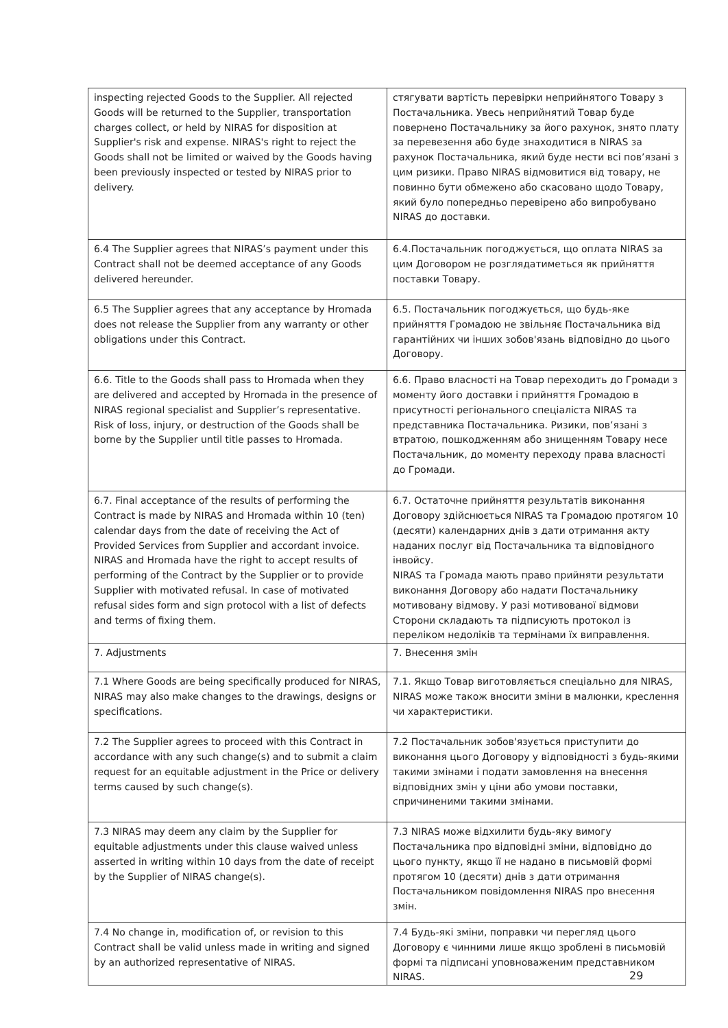| inspecting rejected Goods to the Supplier. All rejected Goods will be returned to the Supplier, transportation charges collect, or held by NIRAS for disposition at Supplier's risk and expense. NIRAS's right to reject the Goods shall not be limited or waived by the Goods having been previously inspected or tested by NIRAS prior to delivery. | стягувати вартість перевірки неприйнятого Товару з Постачальника. Увесь неприйнятий Товар буде повернено Постачальнику за його рахунок, знято плату за перевезення або буде знаходитися в NIRAS за рахунок Постачальника, який буде нести всі пов’язані з цим ризики. Право NIRAS відмовитися від товару, не повинно бути обмежено або скасовано щодо Товару, який було попередньо перевірено або випробувано NIRAS до доставки. |
| 6.4 The Supplier agrees that NIRAS’s payment under this Contract shall not be deemed acceptance of any Goods delivered hereunder. | 6.4.Постачальник погоджується, що оплата NIRAS за цим Договором не розглядатиметься як прийняття поставки Товару. |
| 6.5 The Supplier agrees that any acceptance by Hromada does not release the Supplier from any warranty or other obligations under this Contract. | 6.5. Постачальник погоджується, що будь-яке прийняття Громадою не звільняє Постачальника від гарантійних чи інших зобов'язань відповідно до цього Договору. |
| 6.6. Title to the Goods shall pass to Hromada when they are delivered and accepted by Hromada in the presence of NIRAS regional specialist and Supplier’s representative. Risk of loss, injury, or destruction of the Goods shall be borne by the Supplier until title passes to Hromada. | 6.6. Право власності на Товар переходить до Громади з моменту його доставки і прийняття Громадою в присутності регіонального спеціаліста NIRAS та представника Постачальника. Ризики, пов’язані з втратою, пошкодженням або знищенням Товару несе Постачальник, до моменту переходу права власності до Громади. |
| 6.7. Final acceptance of the results of performing the Contract is made by NIRAS and Hromada within 10 (ten) calendar days from the date of receiving the Act of Provided Services from Supplier and accordant invoice. NIRAS and Hromada have the right to accept results of performing of the Contract by the Supplier or to provide Supplier with motivated refusal. In case of motivated refusal sides form and sign protocol with a list of defects and terms of fixing them. | 6.7. Остаточне прийняття результатів виконання Договору здійснюється NIRAS та Громадою протягом 10 (десяти) календарних днів з дати отримання акту наданих послуг від Постачальника та відповідного інвойсу. NIRAS та Громада мають право прийняти результати виконання Договору або надати Постачальнику мотивовану відмову. У разі мотивованої відмови Сторони складають та підписують протокол із переліком недоліків та термінами їх виправлення. |
| 7. Adjustments | 7. Внесення змін |
| 7.1 Where Goods are being specifically produced for NIRAS, NIRAS may also make changes to the drawings, designs or specifications. | 7.1. Якщо Товар виготовляється спеціально для NIRAS, NIRAS може також вносити зміни в малюнки, креслення чи характеристики. |
| 7.2 The Supplier agrees to proceed with this Contract in accordance with any such change(s) and to submit a claim request for an equitable adjustment in the Price or delivery terms caused by such change(s). | 7.2 Постачальник зобов'язується приступити до виконання цього Договору у відповідності з будь-якими такими змінами і подати замовлення на внесення відповідних змін у ціни або умови поставки, спричиненими такими змінами. |
| 7.3 NIRAS may deem any claim by the Supplier for equitable adjustments under this clause waived unless asserted in writing within 10 days from the date of receipt by the Supplier of NIRAS change(s). | 7.3 NIRAS може відхилити будь-яку вимогу Постачальника про відповідні зміни, відповідно до цього пункту, якщо її не надано в письмовій формі протягом 10 (десяти) днів з дати отримання Постачальником повідомлення NIRAS про внесення змін. |
| 7.4 No change in, modification of, or revision to this Contract shall be valid unless made in writing and signed by an authorized representative of NIRAS. | 7.4 Будь-які зміни, поправки чи перегляд цього Договору є чинними лише якщо зроблені в письмовій формі та підписані уповноваженим представником NIRAS. |
29